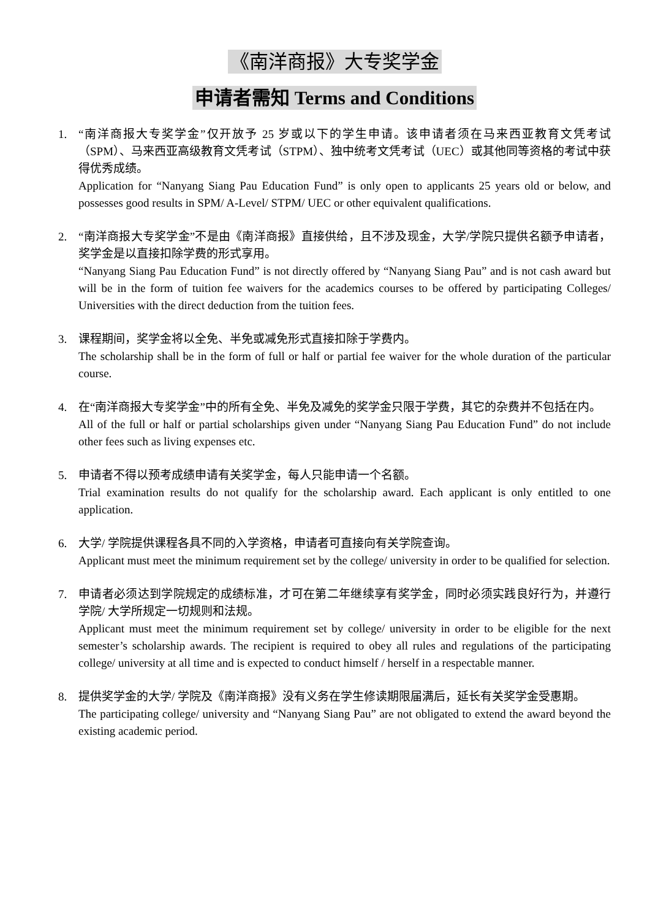《南洋商报》大专奖学金
申请者需知 Terms and Conditions
1. “南洋商报大专奖学金”仅开放予 25 岁或以下的学生申请。该申请者须在马来西亚教育文凭考试（SPM）、马来西亚高级教育文凭考试（STPM）、独中统考文凭考试（UEC）或其他同等资格的考试中获得优秀成绩。
Application for “Nanyang Siang Pau Education Fund” is only open to applicants 25 years old or below, and possesses good results in SPM/ A-Level/ STPM/ UEC or other equivalent qualifications.
2. “南洋商报大专奖学金”不是由《南洋商报》直接供给，且不涉及现金，大学/学院只提供名额予申请者，奖学金是以直接扣除学费的形式享用。
“Nanyang Siang Pau Education Fund” is not directly offered by “Nanyang Siang Pau” and is not cash award but will be in the form of tuition fee waivers for the academics courses to be offered by participating Colleges/ Universities with the direct deduction from the tuition fees.
3. 课程期间，奖学金将以全免、半免或减免形式直接扣除于学费内。
The scholarship shall be in the form of full or half or partial fee waiver for the whole duration of the particular course.
4. 在“南洋商报大专奖学金”中的所有全免、半免及减免的奖学金只限于学费，其它的杂费并不包括在内。
All of the full or half or partial scholarships given under “Nanyang Siang Pau Education Fund” do not include other fees such as living expenses etc.
5. 申请者不得以预考成绩申请有关奖学金，每人只能申请一个名额。
Trial examination results do not qualify for the scholarship award. Each applicant is only entitled to one application.
6. 大学/ 学院提供课程各具不同的入学资格，申请者可直接向有关学院查询。
Applicant must meet the minimum requirement set by the college/ university in order to be qualified for selection.
7. 申请者必须达到学院规定的成绩标准，才可在第二年继续享有奖学金，同时必须实践良好行为，并遵行学院/ 大学所规定一切规则和法规。
Applicant must meet the minimum requirement set by college/ university in order to be eligible for the next semester’s scholarship awards. The recipient is required to obey all rules and regulations of the participating college/ university at all time and is expected to conduct himself / herself in a respectable manner.
8. 提供奖学金的大学/ 学院及《南洋商报》没有义务在学生修读期限届满后，延长有关奖学金受惠期。
The participating college/ university and “Nanyang Siang Pau” are not obligated to extend the award beyond the existing academic period.